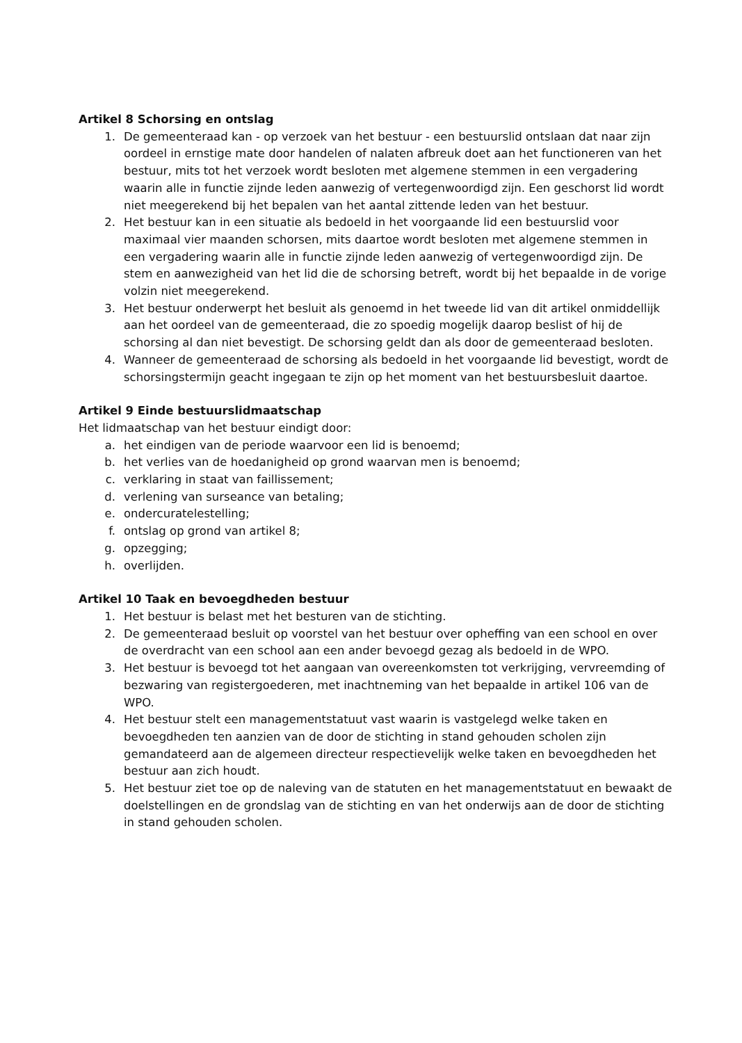Artikel 8 Schorsing en ontslag
1. De gemeenteraad kan - op verzoek van het bestuur - een bestuurslid ontslaan dat naar zijn oordeel in ernstige mate door handelen of nalaten afbreuk doet aan het functioneren van het bestuur, mits tot het verzoek wordt besloten met algemene stemmen in een vergadering waarin alle in functie zijnde leden aanwezig of vertegenwoordigd zijn. Een geschorst lid wordt niet meegerekend bij het bepalen van het aantal zittende leden van het bestuur.
2. Het bestuur kan in een situatie als bedoeld in het voorgaande lid een bestuurslid voor maximaal vier maanden schorsen, mits daartoe wordt besloten met algemene stemmen in een vergadering waarin alle in functie zijnde leden aanwezig of vertegenwoordigd zijn. De stem en aanwezigheid van het lid die de schorsing betreft, wordt bij het bepaalde in de vorige volzin niet meegerekend.
3. Het bestuur onderwerpt het besluit als genoemd in het tweede lid van dit artikel onmiddellijk aan het oordeel van de gemeenteraad, die zo spoedig mogelijk daarop beslist of hij de schorsing al dan niet bevestigt. De schorsing geldt dan als door de gemeenteraad besloten.
4. Wanneer de gemeenteraad de schorsing als bedoeld in het voorgaande lid bevestigt, wordt de schorsingstermijn geacht ingegaan te zijn op het moment van het bestuursbesluit daartoe.
Artikel 9 Einde bestuurslidmaatschap
Het lidmaatschap van het bestuur eindigt door:
a. het eindigen van de periode waarvoor een lid is benoemd;
b. het verlies van de hoedanigheid op grond waarvan men is benoemd;
c. verklaring in staat van faillissement;
d. verlening van surseance van betaling;
e. ondercuratelestelling;
f. ontslag op grond van artikel 8;
g. opzegging;
h. overlijden.
Artikel 10 Taak en bevoegdheden bestuur
1. Het bestuur is belast met het besturen van de stichting.
2. De gemeenteraad besluit op voorstel van het bestuur over opheffing van een school en over de overdracht van een school aan een ander bevoegd gezag als bedoeld in de WPO.
3. Het bestuur is bevoegd tot het aangaan van overeenkomsten tot verkrijging, vervreemding of bezwaring van registergoederen, met inachtneming van het bepaalde in artikel 106 van de WPO.
4. Het bestuur stelt een managementstatuut vast waarin is vastgelegd welke taken en bevoegdheden ten aanzien van de door de stichting in stand gehouden scholen zijn gemandateerd aan de algemeen directeur respectievelijk welke taken en bevoegdheden het bestuur aan zich houdt.
5. Het bestuur ziet toe op de naleving van de statuten en het managementstatuut en bewaakt de doelstellingen en de grondslag van de stichting en van het onderwijs aan de door de stichting in stand gehouden scholen.